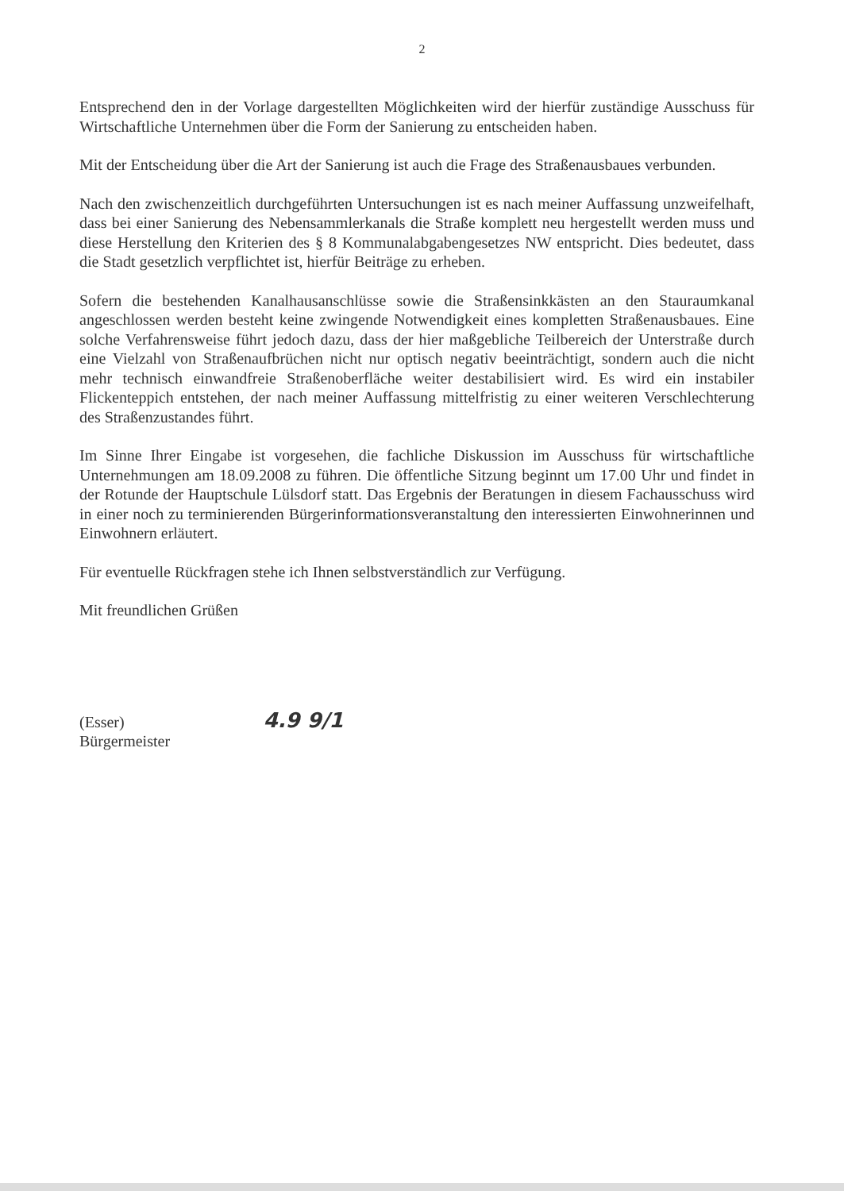2
Entsprechend den in der Vorlage dargestellten Möglichkeiten wird der hierfür zuständige Ausschuss für Wirtschaftliche Unternehmen über die Form der Sanierung zu entscheiden haben.
Mit der Entscheidung über die Art der Sanierung ist auch die Frage des Straßenausbaues verbunden.
Nach den zwischenzeitlich durchgeführten Untersuchungen ist es nach meiner Auffassung unzweifelhaft, dass bei einer Sanierung des Nebensammlerkanals die Straße komplett neu hergestellt werden muss und diese Herstellung den Kriterien des § 8 Kommunalabgabengesetzes NW entspricht. Dies bedeutet, dass die Stadt gesetzlich verpflichtet ist, hierfür Beiträge zu erheben.
Sofern die bestehenden Kanalhausanschlüsse sowie die Straßensinkkästen an den Stauraumkanal angeschlossen werden besteht keine zwingende Notwendigkeit eines kompletten Straßenausbaues. Eine solche Verfahrensweise führt jedoch dazu, dass der hier maßgebliche Teilbereich der Unterstraße durch eine Vielzahl von Straßenaufbrüchen nicht nur optisch negativ beeinträchtigt, sondern auch die nicht mehr technisch einwandfreie Straßenoberfläche weiter destabilisiert wird. Es wird ein instabiler Flickenteppich entstehen, der nach meiner Auffassung mittelfristig zu einer weiteren Verschlechterung des Straßenzustandes führt.
Im Sinne Ihrer Eingabe ist vorgesehen, die fachliche Diskussion im Ausschuss für wirtschaftliche Unternehmungen am 18.09.2008 zu führen. Die öffentliche Sitzung beginnt um 17.00 Uhr und findet in der Rotunde der Hauptschule Lülsdorf statt. Das Ergebnis der Beratungen in diesem Fachausschuss wird in einer noch zu terminierenden Bürgerinformationsveranstaltung den interessierten Einwohnerinnen und Einwohnern erläutert.
Für eventuelle Rückfragen stehe ich Ihnen selbstverständlich zur Verfügung.
Mit freundlichen Grüßen
(Esser) 4.9 9/1
Bürgermeister